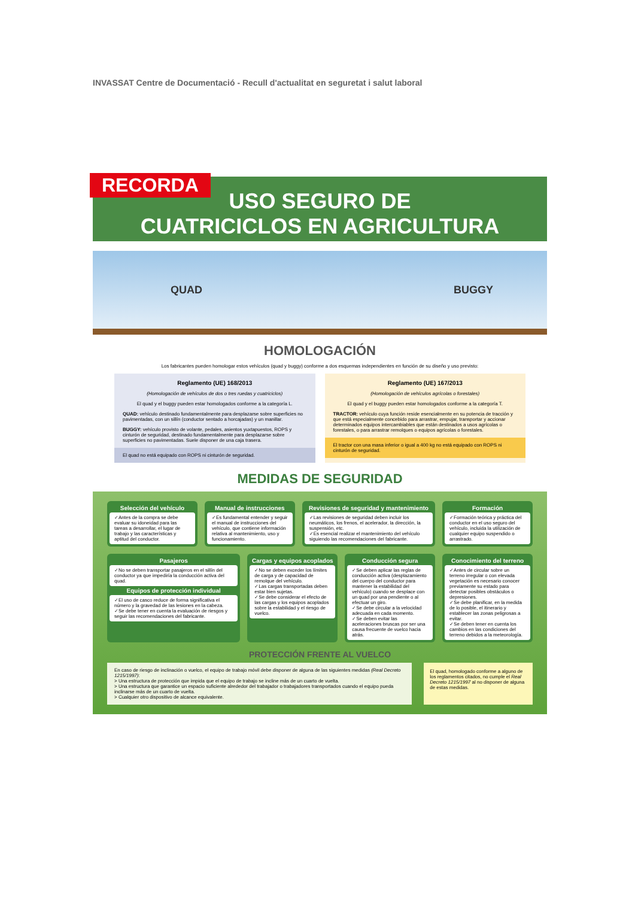INVASSAT Centre de Documentació - Recull d'actualitat en seguretat i salut laboral
RECORDA
USO SEGURO DE
CUATRICICLOS EN AGRICULTURA
QUAD BUGGY
HOMOLOGACIÓN
Los fabricantes pueden homologar estos vehículos (quad y buggy) conforme a dos esquemas independientes en función de su diseño y uso previsto:
Reglamento (UE) 168/2013
(Homologación de vehículos de dos o tres ruedas y cuatriciclos)
El quad y el buggy pueden estar homologados conforme a la categoría L.
QUAD: vehículo destinado fundamentalmente para desplazarse sobre superficies no pavimentadas, con un sillín (conductor sentado a horcajadas) y un manillar.
BUGGY: vehículo provisto de volante, pedales, asientos yuxtapuestos, ROPS y cinturón de seguridad, destinado fundamentalmente para desplazarse sobre superficies no pavimentadas. Suele disponer de una caja trasera.
El quad no está equipado con ROPS ni cinturón de seguridad.
Reglamento (UE) 167/2013
(Homologación de vehículos agrícolas o forestales)
El quad y el buggy pueden estar homologados conforme a la categoría T.
TRACTOR: vehículo cuya función reside esencialmente en su potencia de tracción y que está especialmente concebido para arrastrar, empujar, transportar y accionar determinados equipos intercambiables que están destinados a usos agrícolas o forestales, o para arrastrar remolques o equipos agrícolas o forestales.
El tractor con una masa inferior o igual a 400 kg no está equipado con ROPS ni cinturón de seguridad.
MEDIDAS DE SEGURIDAD
Selección del vehículo
✓Antes de la compra se debe evaluar su idoneidad para las tareas a desarrollar, el lugar de trabajo y las características y aptitud del conductor.
Manual de instrucciones
✓Es fundamental entender y seguir el manual de instrucciones del vehículo, que contiene información relativa al mantenimiento, uso y funcionamiento.
Revisiones de seguridad y mantenimiento
✓Las revisiones de seguridad deben incluir los neumáticos, los frenos, el acelerador, la dirección, la suspensión, etc.
✓Es esencial realizar el mantenimiento del vehículo siguiendo las recomendaciones del fabricante.
Formación
✓Formación teórica y práctica del conductor en el uso seguro del vehículo, incluida la utilización de cualquier equipo suspendido o arrastrado.
Pasajeros
✓No se deben transportar pasajeros en el sillín del conductor ya que impediría la conducción activa del quad.
Equipos de protección individual
✓El uso de casco reduce de forma significativa el número y la gravedad de las lesiones en la cabeza.
✓Se debe tener en cuenta la evaluación de riesgos y seguir las recomendaciones del fabricante.
Cargas y equipos acoplados
✓No se deben exceder los límites de carga y de capacidad de remolque del vehículo.
✓Las cargas transportadas deben estar bien sujetas.
✓Se debe considerar el efecto de las cargas y los equipos acoplados sobre la estabilidad y el riesgo de vuelco.
Conducción segura
✓Se deben aplicar las reglas de conducción activa (desplazamiento del cuerpo del conductor para mantener la estabilidad del vehículo) cuando se desplace con un quad por una pendiente o al efectuar un giro.
✓Se debe circular a la velocidad adecuada en cada momento.
✓Se deben evitar las aceleraciones bruscas por ser una causa frecuente de vuelco hacia atrás.
Conocimiento del terreno
✓Antes de circular sobre un terreno irregular o con elevada vegetación es necesario conocer previamente su estado para detectar posibles obstáculos o depresiones.
✓Se debe planificar, en la medida de lo posible, el itinerario y establecer las zonas peligrosas a evitar.
✓Se deben tener en cuenta los cambios en las condiciones del terreno debidos a la meteorología.
PROTECCIÓN FRENTE AL VUELCO
En caso de riesgo de inclinación o vuelco, el equipo de trabajo móvil debe disponer de alguna de las siguientes medidas (Real Decreto 1215/1997):
> Una estructura de protección que impida que el equipo de trabajo se incline más de un cuarto de vuelta.
> Una estructura que garantice un espacio suficiente alrededor del trabajador o trabajadores transportados cuando el equipo pueda inclinarse más de un cuarto de vuelta.
> Cualquier otro dispositivo de alcance equivalente.
El quad, homologado conforme a alguno de los reglamentos citados, no cumple el Real Decreto 1215/1997 al no disponer de alguna de estas medidas.